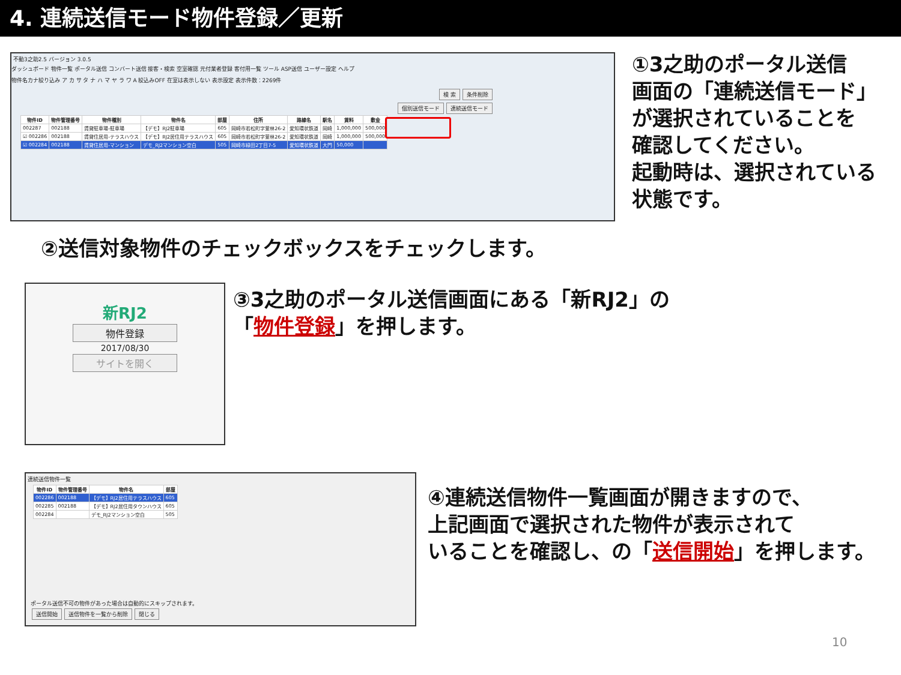4. 連続送信モード物件登録／更新
不動3之助2.5 バージョン 3.0.5
ダッシュボード 物件一覧 ポータル送信 コンバート送信 接客・検索 空室確認 元付業者登録 客付用一覧 ツール ASP送信 ユーザー設定 ヘルプ
物件名カナ絞り込み ア カ サ タ ナ ハ マ ヤ ラ ワ A 絞込みOFF 在室は表示しない 表示設定 表示件数：2269件
検 索 条件削除
個別送信モード 連続送信モード
| 物件ID | 物件管理番号 | 物件種別 | 物件名 | 部屋 | 住所 | 路線名 | 駅名 | 賃料 | 敷金 |
| --- | --- | --- | --- | --- | --- | --- | --- | --- | --- |
| 002287 | 002188 | 賃貸駐車場-駐車場 | 【デモ】RJ2駐車場 | 605 | 岡崎市若松町字萱林26-2 | 愛知環状鉄道 | 岡崎 | 1,000,000 | 500,000 |
| ☑ 002286 | 002188 | 賃貸住居用-テラスハウス | 【デモ】RJ2居住用テラスハウス | 605 | 岡崎市若松町字萱林26-2 | 愛知環状鉄道 | 岡崎 | 1,000,000 | 500,000 |
| ☑ 002284 | 002188 | 賃貸住居用-マンション | デモ_RJ2マンション空白 | 505 | 岡崎市緑田2丁目7-5 | 愛知環状鉄道 | 大門 | 50,000 | |
①3之助のポータル送信
画面の「連続送信モード」
が選択されていることを
確認してください。
起動時は、選択されている
状態です。
②送信対象物件のチェックボックスをチェックします。
新RJ2
物件登録
2017/08/30
サイトを開く
③3之助のポータル送信画面にある「新RJ2」の
「物件登録」を押します。
連続送信物件一覧
| 物件ID | 物件管理番号 | 物件名 | 部屋 |
| --- | --- | --- | --- |
| 002286 | 002188 | 【デモ】RJ2居住用テラスハウス | 605 |
| 002285 | 002188 | 【デモ】RJ2居住用タウンハウス | 605 |
| 002284 | | デモ_RJ2マンション空白 | 505 |
ポータル送信不可の物件があった場合は自動的にスキップされます。
送信開始 送信物件を一覧から削除 閉じる
④連続送信物件一覧画面が開きますので、
上記画面で選択された物件が表示されて
いることを確認し、の「送信開始」を押します。
10